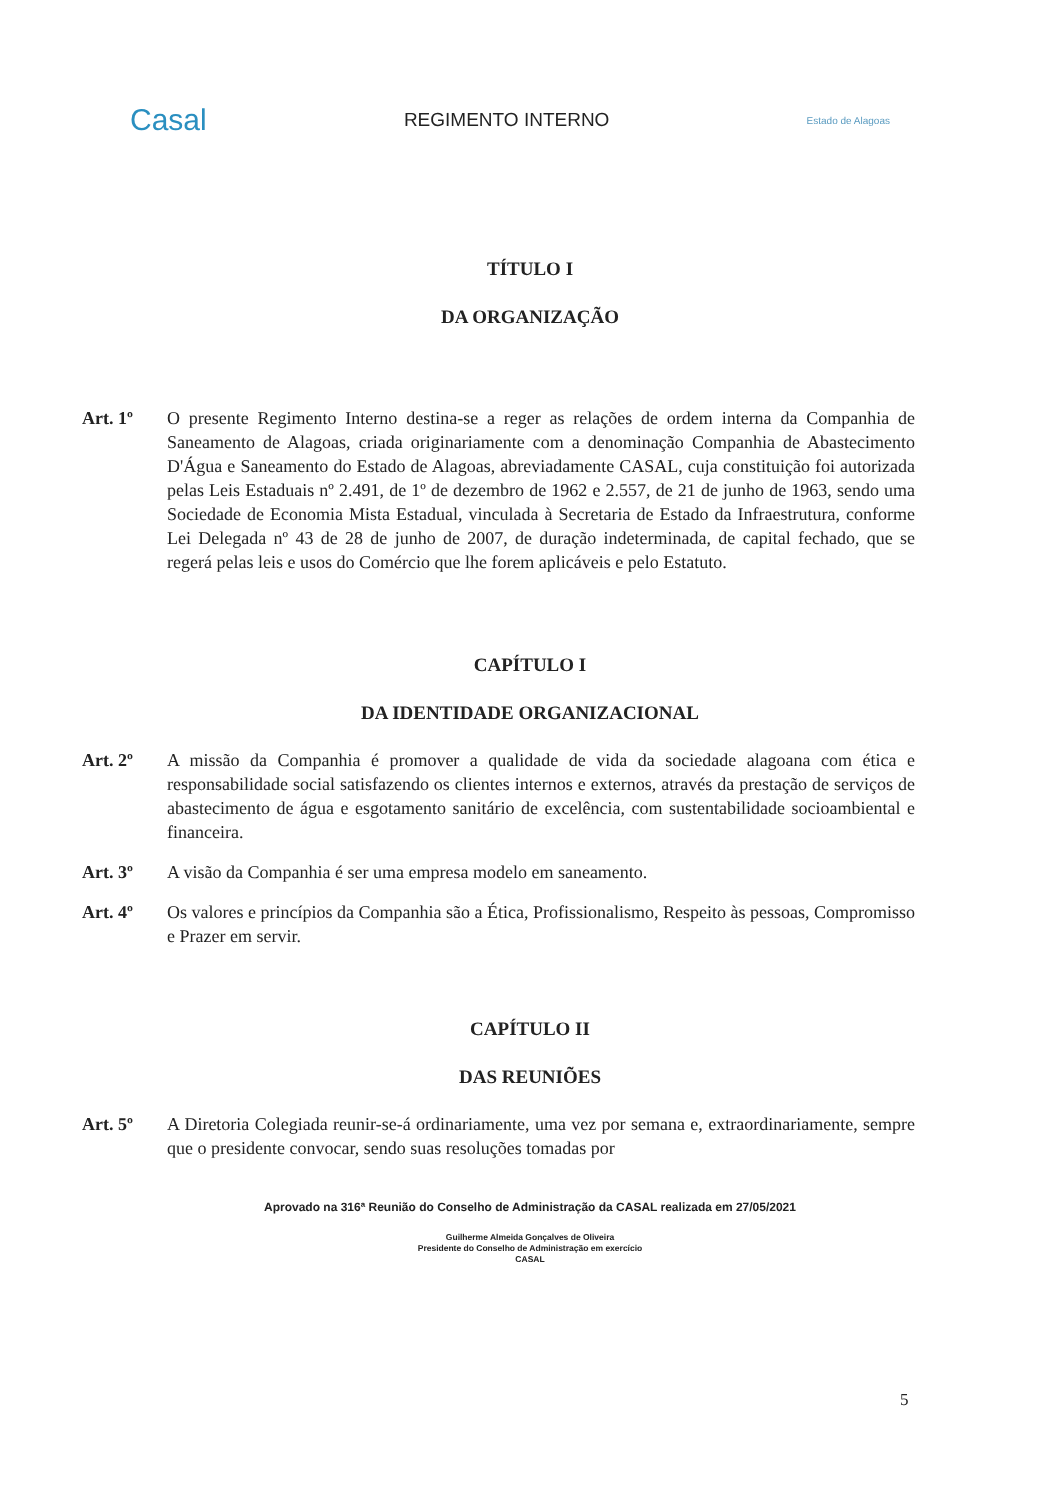Casal
REGIMENTO INTERNO
Estado de Alagoas
TÍTULO I
DA ORGANIZAÇÃO
Art. 1º O presente Regimento Interno destina-se a reger as relações de ordem interna da Companhia de Saneamento de Alagoas, criada originariamente com a denominação Companhia de Abastecimento D'Água e Saneamento do Estado de Alagoas, abreviadamente CASAL, cuja constituição foi autorizada pelas Leis Estaduais nº 2.491, de 1º de dezembro de 1962 e 2.557, de 21 de junho de 1963, sendo uma Sociedade de Economia Mista Estadual, vinculada à Secretaria de Estado da Infraestrutura, conforme Lei Delegada nº 43 de 28 de junho de 2007, de duração indeterminada, de capital fechado, que se regerá pelas leis e usos do Comércio que lhe forem aplicáveis e pelo Estatuto.
CAPÍTULO I
DA IDENTIDADE ORGANIZACIONAL
Art. 2º A missão da Companhia é promover a qualidade de vida da sociedade alagoana com ética e responsabilidade social satisfazendo os clientes internos e externos, através da prestação de serviços de abastecimento de água e esgotamento sanitário de excelência, com sustentabilidade socioambiental e financeira.
Art. 3º A visão da Companhia é ser uma empresa modelo em saneamento.
Art. 4º Os valores e princípios da Companhia são a Ética, Profissionalismo, Respeito às pessoas, Compromisso e Prazer em servir.
CAPÍTULO II
DAS REUNIÕES
Art. 5º A Diretoria Colegiada reunir-se-á ordinariamente, uma vez por semana e, extraordinariamente, sempre que o presidente convocar, sendo suas resoluções tomadas por
Aprovado na 316ª Reunião do Conselho de Administração da CASAL realizada em 27/05/2021
Guilherme Almeida Gonçalves de Oliveira
Presidente do Conselho de Administração em exercício
CASAL
5